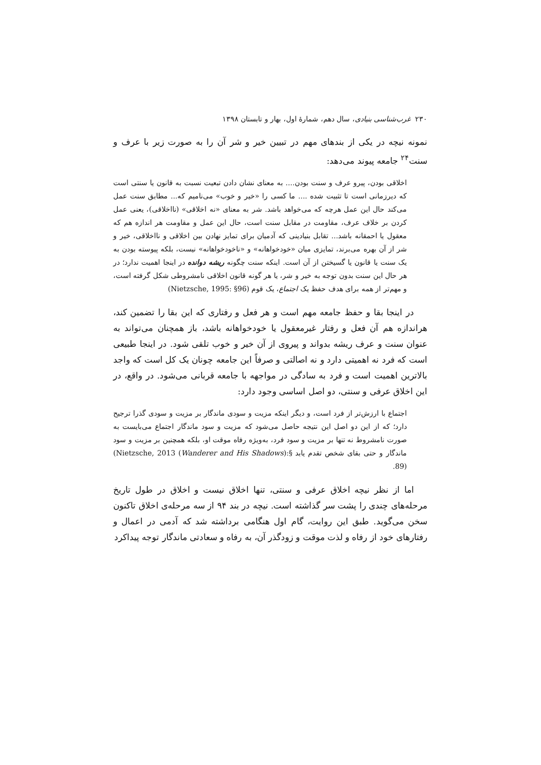۲۳۰ غرب‌شناسی بنیادی، سال دهم، شمارهٔ اول، بهار و تابستان ۱۳۹۸
نمونه نیچه در یکی از بندهای مهم در تبیین خیر و شر آن را به صورت زیر با عرف و سنت<sup>۲۴</sup> جامعه پیوند می‌دهد:
اخلاقی بودن، پیرو عرف و سنت بودن.... به معنای نشان دادن تبعیت نسبت به قانون یا سنتی است که دیرزمانی است تا تثبیت شده .... ما کسی را «خیر و خوب» می‌نامیم که... مطابق سنت عمل می‌کند حال این عمل هرچه که می‌خواهد باشد. شر به معنای «نه اخلاقی» (نااخلاقی)، یعنی عمل کردن بر خلاف عرف، مقاومت در مقابل سنت است، حال این عمل و مقاومت هر اندازه هم که معقول یا احمقانه باشد... تقابل بنیادینی که آدمیان برای تمایز نهادن بین اخلاقی و نااخلاقی، خیر و شر از آن بهره می‌برند، تمایزی میان «خودخواهانه» و «ناخودخواهانه» نیست، بلکه پیوسته بودن به یک سنت یا قانون یا گسیختن از آن است. اینکه سنت چگونه ریشه دوانده در اینجا اهمیت ندارد؛ در هر حال این سنت بدون توجه به خیر و شر، یا هر گونه قانون اخلاقی نامشروطی شکل گرفته است، و مهم‌تر از همه برای هدف حفظ یک اجتماع، یک قوم (Nietzsche, 1995: §96)
در اینجا بقا و حفظ جامعه مهم است و هر فعل و رفتاری که این بقا را تضمین کند، هراندازه هم آن فعل و رفتار غیرمعقول یا خودخواهانه باشد، باز همچنان می‌تواند به عنوان سنت و عرف ریشه بدواند و پیروی از آن خیر و خوب تلقی شود. در اینجا طبیعی است که فرد نه اهمیتی دارد و نه اصالتی و صرفاً این جامعه چونان یک کل است که واجد بالاترین اهمیت است و فرد به سادگی در مواجهه با جامعه قربانی می‌شود. در واقع، در این اخلاق عرفی و سنتی، دو اصل اساسی وجود دارد:
اجتماع با ارزش‌تر از فرد است، و دیگر اینکه مزیت و سودی ماندگار بر مزیت و سودی گذرا ترجیح دارد؛ که از این دو اصل این نتیجه حاصل می‌شود که مزیت و سود ماندگار اجتماع می‌بایست به صورت نامشروط نه تنها بر مزیت و سود فرد، به‌ویژه رفاه موقت او، بلکه همچنین بر مزیت و سود ماندگار و حتی بقای شخص تقدم یابد (Nietzsche, 2013 (Wanderer and His Shadows):§ 89).
اما از نظر نیچه اخلاق عرفی و سنتی، تنها اخلاق نیست و اخلاق در طول تاریخ مرحله‌های چندی را پشت سر گذاشته است. نیچه در بند ۹۴ از سه مرحله‌ی اخلاق تاکنون سخن می‌گوید. طبق این روایت، گام اول هنگامی برداشته شد که آدمی در اعمال و رفتارهای خود از رفاه و لذت موقت و زودگذر آن، به رفاه و سعادتی ماندگار توجه پیداکرد